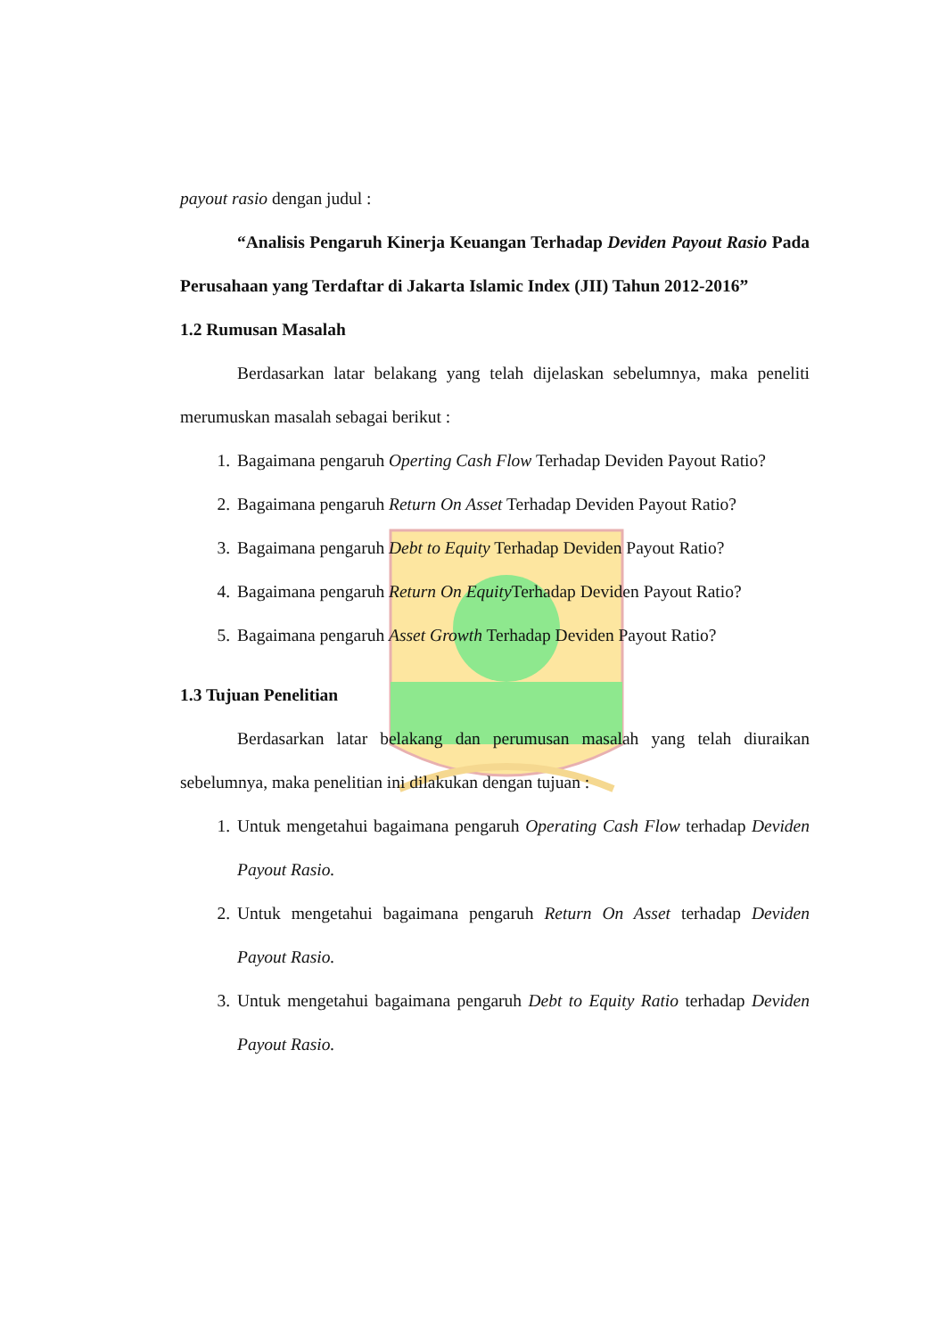payout rasio dengan judul :
“Analisis Pengaruh Kinerja Keuangan Terhadap Deviden Payout Rasio Pada Perusahaan yang Terdaftar di Jakarta Islamic Index (JII) Tahun 2012-2016”
1.2 Rumusan Masalah
Berdasarkan latar belakang yang telah dijelaskan sebelumnya, maka peneliti merumuskan masalah sebagai berikut :
1. Bagaimana pengaruh Operting Cash Flow Terhadap Deviden Payout Ratio?
2. Bagaimana pengaruh Return On Asset Terhadap Deviden Payout Ratio?
3. Bagaimana pengaruh Debt to Equity Terhadap Deviden Payout Ratio?
4. Bagaimana pengaruh Return On Equity Terhadap Deviden Payout Ratio?
5. Bagaimana pengaruh Asset Growth Terhadap Deviden Payout Ratio?
1.3 Tujuan Penelitian
Berdasarkan latar belakang dan perumusan masalah yang telah diuraikan sebelumnya, maka penelitian ini dilakukan dengan tujuan :
1. Untuk mengetahui bagaimana pengaruh Operating Cash Flow terhadap Deviden Payout Rasio.
2. Untuk mengetahui bagaimana pengaruh Return On Asset terhadap Deviden Payout Rasio.
3. Untuk mengetahui bagaimana pengaruh Debt to Equity Ratio terhadap Deviden Payout Rasio.